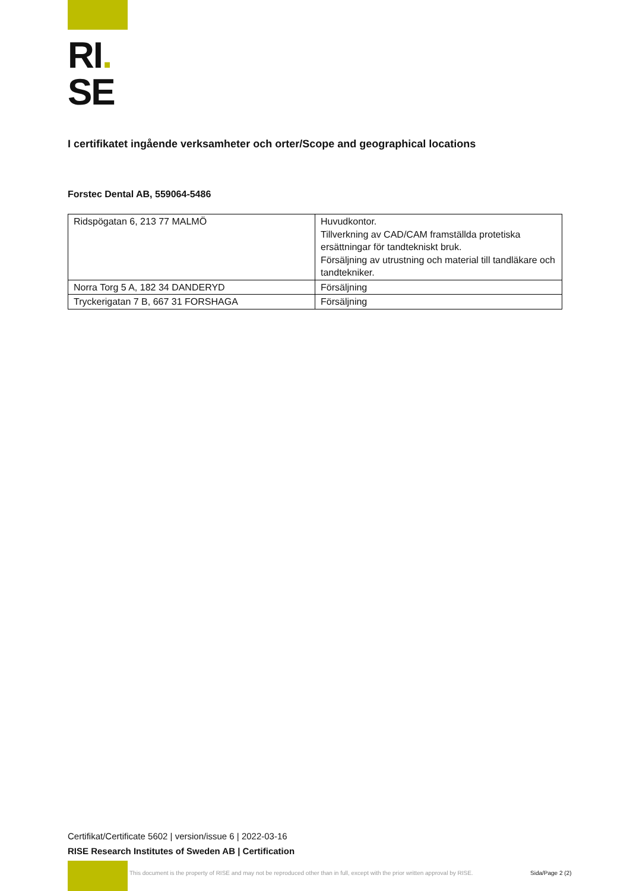RI.
SE
I certifikatet ingående verksamheter och orter/Scope and geographical locations
Forstec Dental AB, 559064-5486
| Ridspögatan 6, 213 77 MALMÖ | Huvudkontor. Tillverkning av CAD/CAM framställda protetiska ersättningar för tandtekniskt bruk. Försäljning av utrustning och material till tandläkare och tandtekniker. |
| Norra Torg 5 A, 182 34 DANDERYD | Försäljning |
| Tryckerigatan 7 B, 667 31 FORSHAGA | Försäljning |
Certifikat/Certificate 5602 | version/issue 6 | 2022-03-16
RISE Research Institutes of Sweden AB | Certification
This document is the property of RISE and may not be reproduced other than in full, except with the prior written approval by RISE.
Sida/Page 2 (2)